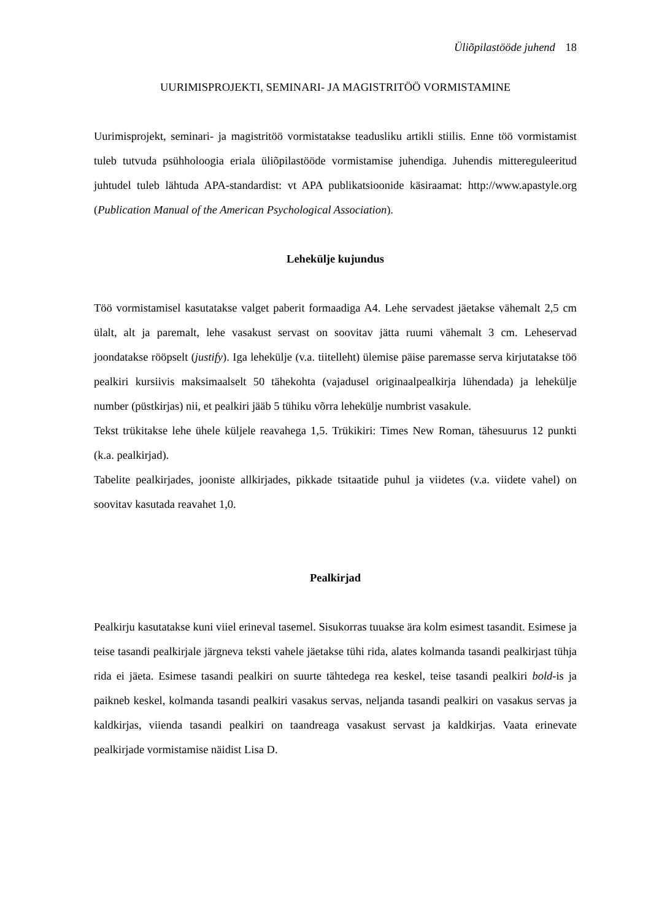Üliõpilastööde juhend 18
UURIMISPROJEKTI, SEMINARI- JA MAGISTRITÖÖ VORMISTAMINE
Uurimisprojekt, seminari- ja magistritöö vormistatakse teadusliku artikli stiilis. Enne töö vormistamist tuleb tutvuda psühholoogia eriala üliõpilastööde vormistamise juhendiga. Juhendis mittereguleeritud juhtudel tuleb lähtuda APA-standardist: vt APA publikatsioonide käsiraamat: http://www.apastyle.org (Publication Manual of the American Psychological Association).
Lehekülje kujundus
Töö vormistamisel kasutatakse valget paberit formaadiga A4. Lehe servadest jäetakse vähemalt 2,5 cm ülalt, alt ja paremalt, lehe vasakust servast on soovitav jätta ruumi vähemalt 3 cm. Leheservad joondatakse rööpselt (justify). Iga lehekülje (v.a. tiitelleht) ülemise päise paremasse serva kirjutatakse töö pealkiri kursiivis maksimaalselt 50 tähekohta (vajadusel originaalpealkirja lühendada) ja lehekülje number (püstkirjas) nii, et pealkiri jääb 5 tühiku võrra lehekülje numbrist vasakule.
Tekst trükitakse lehe ühele küljele reavahega 1,5. Trükikiri: Times New Roman, tähesuurus 12 punkti (k.a. pealkirjad).
Tabelite pealkirjades, jooniste allkirjades, pikkade tsitaatide puhul ja viidetes (v.a. viidete vahel) on soovitav kasutada reavahet 1,0.
Pealkirjad
Pealkirju kasutatakse kuni viiel erineval tasemel. Sisukorras tuuakse ära kolm esimest tasandit. Esimese ja teise tasandi pealkirjale järgneva teksti vahele jäetakse tühi rida, alates kolmanda tasandi pealkirjast tühja rida ei jäeta. Esimese tasandi pealkiri on suurte tähtedega rea keskel, teise tasandi pealkiri bold-is ja paikneb keskel, kolmanda tasandi pealkiri vasakus servas, neljanda tasandi pealkiri on vasakus servas ja kaldkirjas, viienda tasandi pealkiri on taandreaga vasakust servast ja kaldkirjas. Vaata erinevate pealkirjade vormistamise näidist Lisa D.